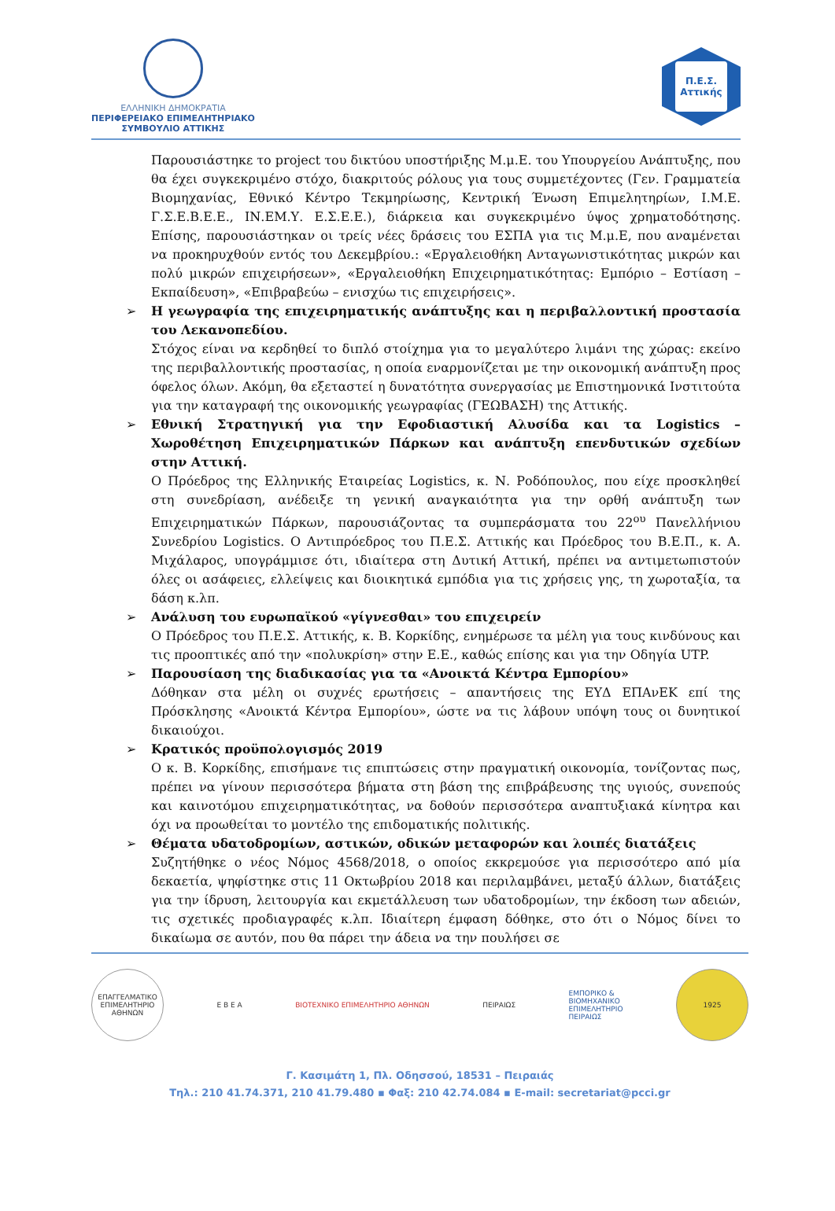ΕΛΛΗΝΙΚΗ ΔΗΜΟΚΡΑΤΙΑ
ΠΕΡΙΦΕΡΕΙΑΚΟ ΕΠΙΜΕΛΗΤΗΡΙΑΚΟ
ΣΥΜΒΟΥΛΙΟ ΑΤΤΙΚΗΣ
Π.Ε.Σ.
Αττικής
Παρουσιάστηκε το project του δικτύου υποστήριξης Μ.μ.Ε. του Υπουργείου Ανάπτυξης, που θα έχει συγκεκριμένο στόχο, διακριτούς ρόλους για τους συμμετέχοντες (Γεν. Γραμματεία Βιομηχανίας, Εθνικό Κέντρο Τεκμηρίωσης, Κεντρική Ένωση Επιμελητηρίων, Ι.Μ.Ε. Γ.Σ.Ε.Β.Ε.Ε., ΙΝ.ΕΜ.Υ. Ε.Σ.Ε.Ε.), διάρκεια και συγκεκριμένο ύψος χρηματοδότησης. Επίσης, παρουσιάστηκαν οι τρείς νέες δράσεις του ΕΣΠΑ για τις Μ.μ.Ε, που αναμένεται να προκηρυχθούν εντός του Δεκεμβρίου.: «Εργαλειοθήκη Ανταγωνιστικότητας μικρών και πολύ μικρών επιχειρήσεων», «Εργαλειοθήκη Επιχειρηματικότητας: Εμπόριο – Εστίαση – Εκπαίδευση», «Επιβραβεύω – ενισχύω τις επιχειρήσεις».
➢
Η γεωγραφία της επιχειρηματικής ανάπτυξης και η περιβαλλοντική προστασία του Λεκανοπεδίου.
Στόχος είναι να κερδηθεί το διπλό στοίχημα για το μεγαλύτερο λιμάνι της χώρας: εκείνο της περιβαλλοντικής προστασίας, η οποία εναρμονίζεται με την οικονομική ανάπτυξη προς όφελος όλων. Ακόμη, θα εξεταστεί η δυνατότητα συνεργασίας με Επιστημονικά Ινστιτούτα για την καταγραφή της οικονομικής γεωγραφίας (ΓΕΩΒΑΣΗ) της Αττικής.
➢
Εθνική Στρατηγική για την Εφοδιαστική Αλυσίδα και τα Logistics – Χωροθέτηση Επιχειρηματικών Πάρκων και ανάπτυξη επενδυτικών σχεδίων στην Αττική.
Ο Πρόεδρος της Ελληνικής Εταιρείας Logistics, κ. Ν. Ροδόπουλος, που είχε προσκληθεί στη συνεδρίαση, ανέδειξε τη γενική αναγκαιότητα για την ορθή ανάπτυξη των Επιχειρηματικών Πάρκων, παρουσιάζοντας τα συμπεράσματα του 22<sup>ου</sup> Πανελλήνιου Συνεδρίου Logistics. Ο Αντιπρόεδρος του Π.Ε.Σ. Αττικής και Πρόεδρος του Β.Ε.Π., κ. Α. Μιχάλαρος, υπογράμμισε ότι, ιδιαίτερα στη Δυτική Αττική, πρέπει να αντιμετωπιστούν όλες οι ασάφειες, ελλείψεις και διοικητικά εμπόδια για τις χρήσεις γης, τη χωροταξία, τα δάση κ.λπ.
➢
Ανάλυση του ευρωπαϊκού «γίγνεσθαι» του επιχειρείν
Ο Πρόεδρος του Π.Ε.Σ. Αττικής, κ. Β. Κορκίδης, ενημέρωσε τα μέλη για τους κινδύνους και τις προοπτικές από την «πολυκρίση» στην Ε.Ε., καθώς επίσης και για την Οδηγία UTP.
➢
Παρουσίαση της διαδικασίας για τα «Ανοικτά Κέντρα Εμπορίου»
Δόθηκαν στα μέλη οι συχνές ερωτήσεις – απαντήσεις της ΕΥΔ ΕΠΑνΕΚ επί της Πρόσκλησης «Ανοικτά Κέντρα Εμπορίου», ώστε να τις λάβουν υπόψη τους οι δυνητικοί δικαιούχοι.
➢
Κρατικός προϋπολογισμός 2019
Ο κ. Β. Κορκίδης, επισήμανε τις επιπτώσεις στην πραγματική οικονομία, τονίζοντας πως, πρέπει να γίνουν περισσότερα βήματα στη βάση της επιβράβευσης της υγιούς, συνεπούς και καινοτόμου επιχειρηματικότητας, να δοθούν περισσότερα αναπτυξιακά κίνητρα και όχι να προωθείται το μοντέλο της επιδοματικής πολιτικής.
➢
Θέματα υδατοδρομίων, αστικών, οδικών μεταφορών και λοιπές διατάξεις
Συζητήθηκε ο νέος Νόμος 4568/2018, ο οποίος εκκρεμούσε για περισσότερο από μία δεκαετία, ψηφίστηκε στις 11 Οκτωβρίου 2018 και περιλαμβάνει, μεταξύ άλλων, διατάξεις για την ίδρυση, λειτουργία και εκμετάλλευση των υδατοδρομίων, την έκδοση των αδειών, τις σχετικές προδιαγραφές κ.λπ. Ιδιαίτερη έμφαση δόθηκε, στο ότι ο Νόμος δίνει το δικαίωμα σε αυτόν, που θα πάρει την άδεια να την πουλήσει σε
ΕΠΑΓΓΕΛΜΑΤΙΚΟ ΕΠΙΜΕΛΗΤΗΡΙΟ ΑΘΗΝΩΝ
Ε Β Ε Α ΒΙΟΤΕΧΝΙΚΟ ΕΠΙΜΕΛΗΤΗΡΙΟ ΑΘΗΝΩΝ ΠΕΙΡΑΙΩΣ
ΕΜΠΟΡΙΚΟ &
ΒΙΟΜΗΧΑΝΙΚΟ
ΕΠΙΜΕΛΗΤΗΡΙΟ
ΠΕΙΡΑΙΩΣ
1925
Γ. Κασιμάτη 1, Πλ. Οδησσού, 18531 – Πειραιάς
Τηλ.: 210 41.74.371, 210 41.79.480 ▪ Φαξ: 210 42.74.084 ▪ E-mail: secretariat@pcci.gr